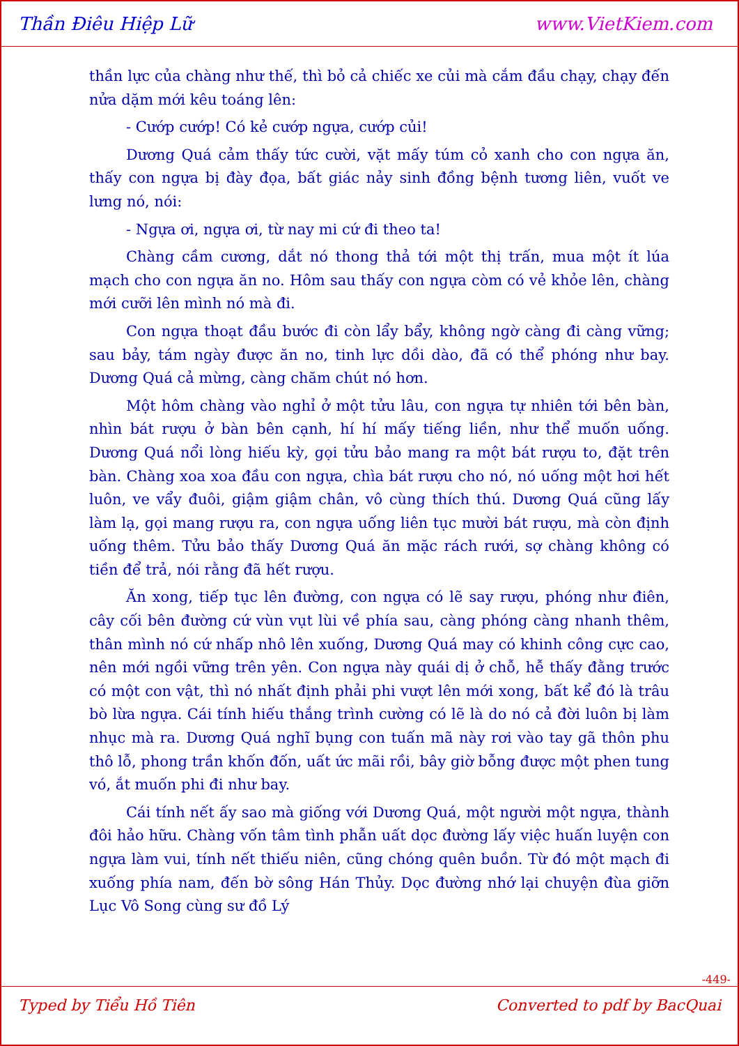Thần Điêu Hiệp Lữ www.VietKiem.com
thần lực của chàng như thế, thì bỏ cả chiếc xe củi mà cắm đầu chạy, chạy đến nửa dặm mới kêu toáng lên:
- Cướp cướp! Có kẻ cướp ngựa, cướp củi!
Dương Quá cảm thấy tức cười, vặt mấy túm cỏ xanh cho con ngựa ăn, thấy con ngựa bị đày đọa, bất giác nảy sinh đồng bệnh tương liên, vuốt ve lưng nó, nói:
- Ngựa ơi, ngựa ơi, từ nay mi cứ đi theo ta!
Chàng cầm cương, dắt nó thong thả tới một thị trấn, mua một ít lúa mạch cho con ngựa ăn no. Hôm sau thấy con ngựa còm có vẻ khỏe lên, chàng mới cưỡi lên mình nó mà đi.
Con ngựa thoạt đầu bước đi còn lẩy bẩy, không ngờ càng đi càng vững; sau bảy, tám ngày được ăn no, tinh lực dồi dào, đã có thể phóng như bay. Dương Quá cả mừng, càng chăm chút nó hơn.
Một hôm chàng vào nghỉ ở một tửu lâu, con ngựa tự nhiên tới bên bàn, nhìn bát rượu ở bàn bên cạnh, hí hí mấy tiếng liền, như thể muốn uống. Dương Quá nổi lòng hiếu kỳ, gọi tửu bảo mang ra một bát rượu to, đặt trên bàn. Chàng xoa xoa đầu con ngựa, chìa bát rượu cho nó, nó uống một hơi hết luôn, ve vẩy đuôi, giậm giậm chân, vô cùng thích thú. Dương Quá cũng lấy làm lạ, gọi mang rượu ra, con ngựa uống liên tục mười bát rượu, mà còn định uống thêm. Tửu bảo thấy Dương Quá ăn mặc rách rưới, sợ chàng không có tiền để trả, nói rằng đã hết rượu.
Ăn xong, tiếp tục lên đường, con ngựa có lẽ say rượu, phóng như điên, cây cối bên đường cứ vùn vụt lùi về phía sau, càng phóng càng nhanh thêm, thân mình nó cứ nhấp nhô lên xuống, Dương Quá may có khinh công cực cao, nên mới ngồi vững trên yên. Con ngựa này quái dị ở chỗ, hễ thấy đằng trước có một con vật, thì nó nhất định phải phi vượt lên mới xong, bất kể đó là trâu bò lừa ngựa. Cái tính hiếu thắng trình cường có lẽ là do nó cả đời luôn bị làm nhục mà ra. Dương Quá nghĩ bụng con tuấn mã này rơi vào tay gã thôn phu thô lỗ, phong trần khốn đốn, uất ức mãi rồi, bây giờ bỗng được một phen tung vó, ắt muốn phi đi như bay.
Cái tính nết ấy sao mà giống với Dương Quá, một người một ngựa, thành đôi hảo hữu. Chàng vốn tâm tình phẫn uất dọc đường lấy việc huấn luyện con ngựa làm vui, tính nết thiếu niên, cũng chóng quên buồn. Từ đó một mạch đi xuống phía nam, đến bờ sông Hán Thủy. Dọc đường nhớ lại chuyện đùa giỡn Lục Vô Song cùng sư đồ Lý
-449-
Typed by Tiểu Hồ Tiên Converted to pdf by BacQuai